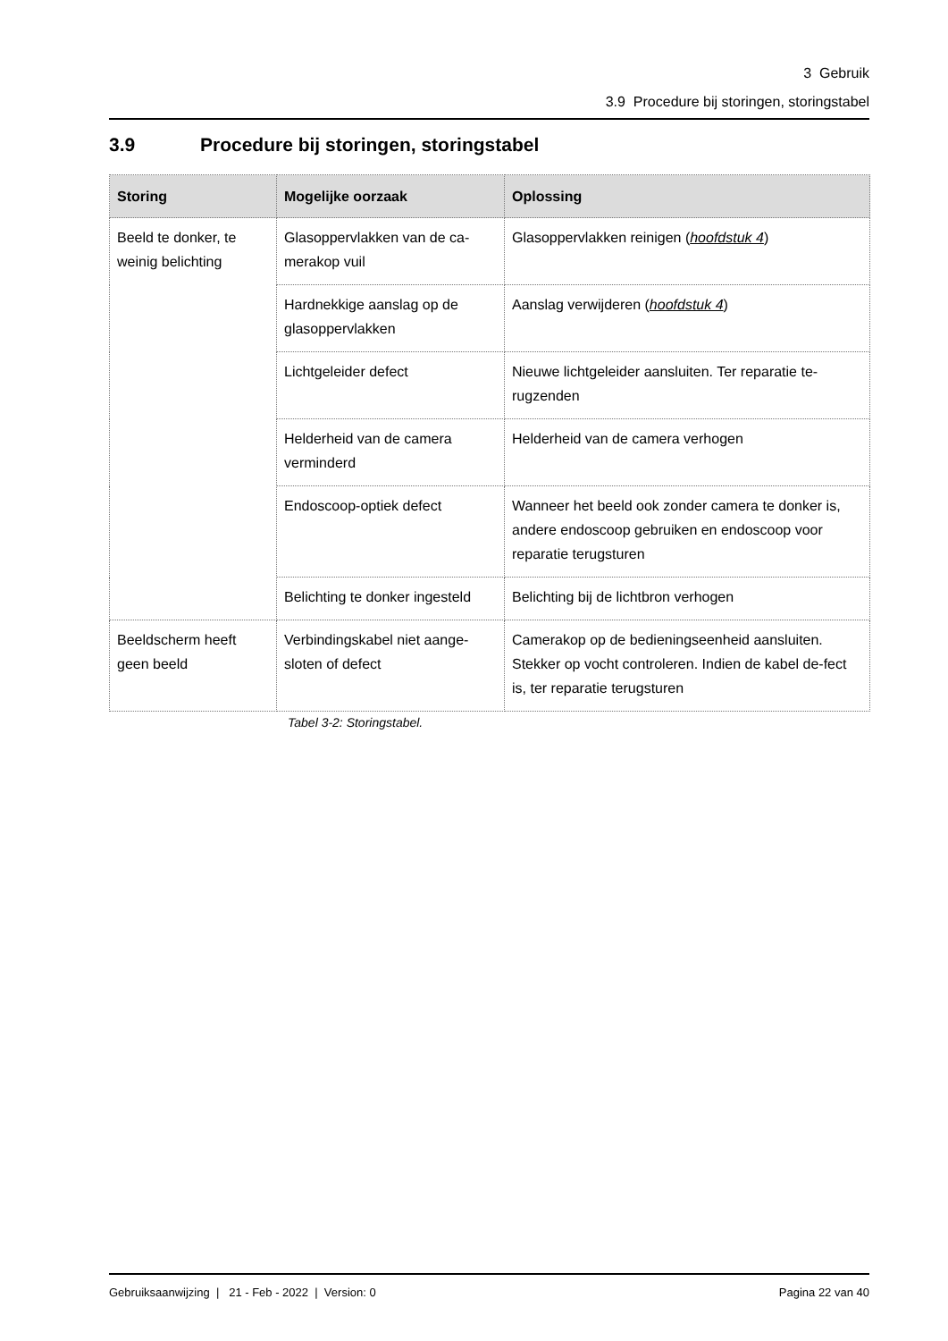3 Gebruik
3.9 Procedure bij storingen, storingstabel
3.9 Procedure bij storingen, storingstabel
| Storing | Mogelijke oorzaak | Oplossing |
| --- | --- | --- |
| Beeld te donker, te weinig belichting | Glasoppervlakken van de ca-merakop vuil | Glasoppervlakken reinigen ( hoofdstuk 4 ) |
| | Hardnekkige aanslag op de glasoppervlakken | Aanslag verwijderen ( hoofdstuk 4 ) |
| | Lichtgeleider defect | Nieuwe lichtgeleider aansluiten. Ter reparatie te-rugzenden |
| | Helderheid van de camera verminderd | Helderheid van de camera verhogen |
| | Endoscoop-optiek defect | Wanneer het beeld ook zonder camera te donker is, andere endoscoop gebruiken en endoscoop voor reparatie terugsturen |
| | Belichting te donker ingesteld | Belichting bij de lichtbron verhogen |
| Beeldscherm heeft geen beeld | Verbindingskabel niet aange-sloten of defect | Camerakop op de bedieningseenheid aansluiten. Stekker op vocht controleren. Indien de kabel de-fect is, ter reparatie terugsturen |
Tabel 3-2: Storingstabel.
Gebruiksaanwijzing | 21 - Feb - 2022 | Version: 0 Pagina 22 van 40